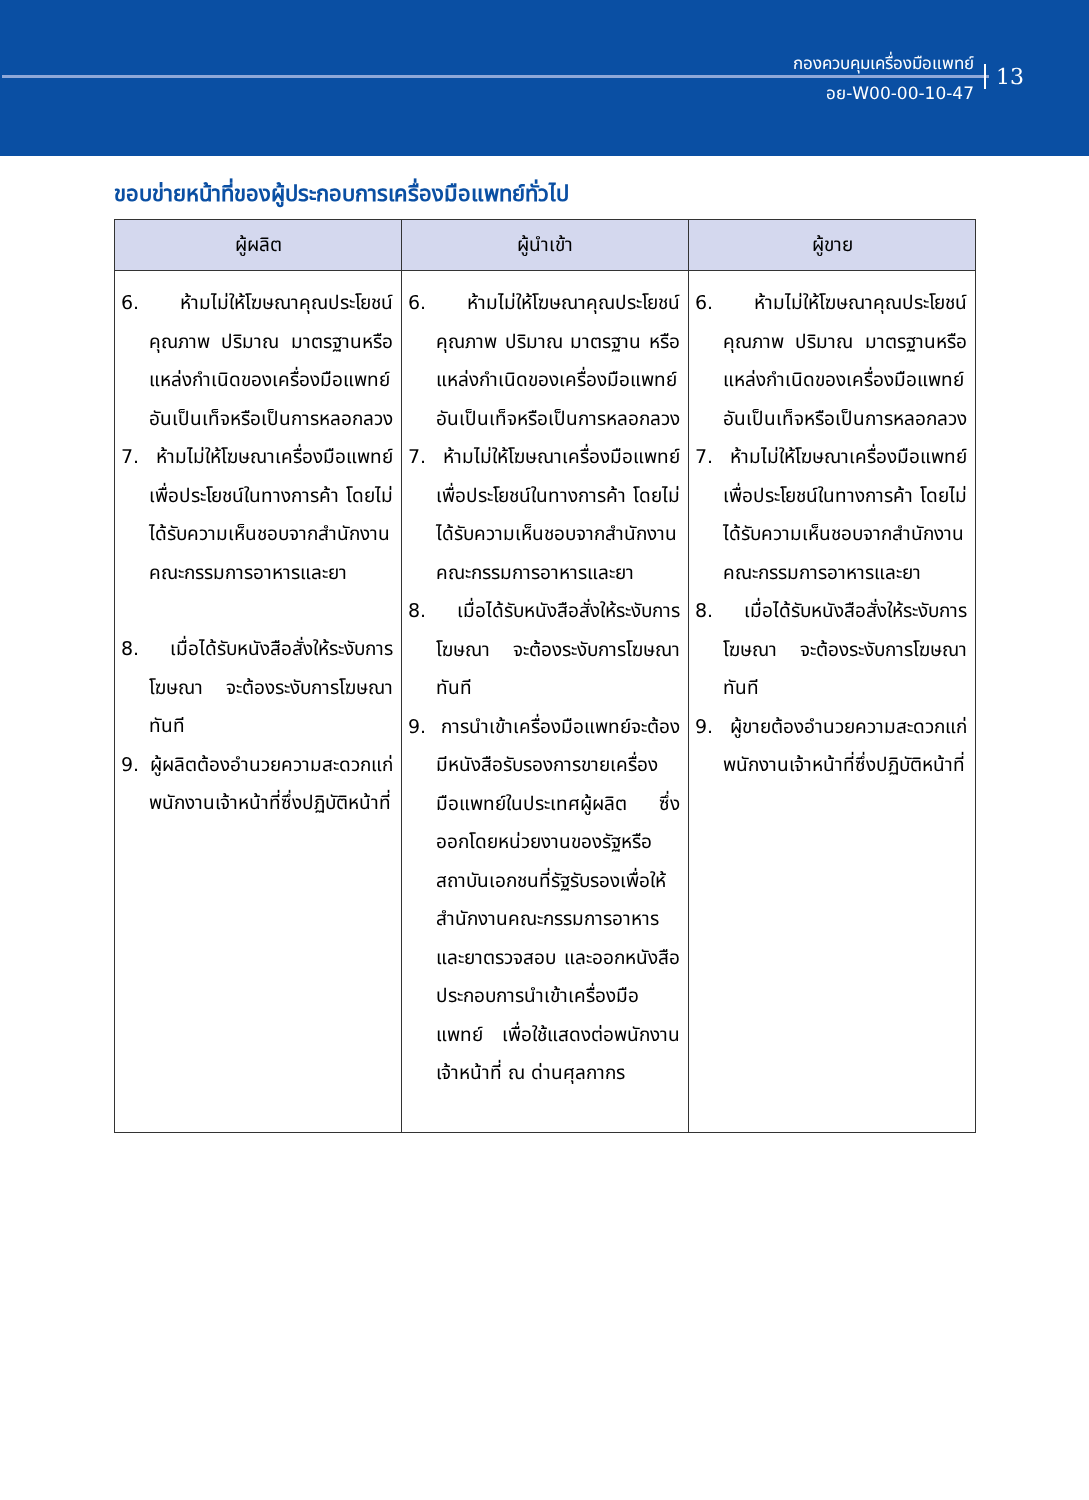กองควบคุมเครื่องมือแพทย์
อย-W00-00-10-47
13
ขอบข่ายหน้าที่ของผู้ประกอบการเครื่องมือแพทย์ทั่วไป
| ผู้ผลิต | ผู้นำเข้า | ผู้ขาย |
| --- | --- | --- |
| 6. ห้ามไม่ให้โฆษณาคุณประโยชน์คุณภาพ ปริมาณ มาตรฐานหรือแหล่งกำเนิดของเครื่องมือแพทย์ อันเป็นเท็จหรือเป็นการหลอกลวง 7. ห้ามไม่ให้โฆษณาเครื่องมือแพทย์เพื่อประโยชน์ในทางการค้า โดยไม่ได้รับความเห็นชอบจากสำนักงานคณะกรรมการอาหารและยา 8. เมื่อได้รับหนังสือสั่งให้ระงับการโฆษณา จะต้องระงับการโฆษณาทันที 9. ผู้ผลิตต้องอำนวยความสะดวกแก่พนักงานเจ้าหน้าที่ซึ่งปฏิบัติหน้าที่ | 6. ห้ามไม่ให้โฆษณาคุณประโยชน์คุณภาพ ปริมาณ มาตรฐาน หรือแหล่งกำเนิดของเครื่องมือแพทย์ อันเป็นเท็จหรือเป็นการหลอกลวง 7. ห้ามไม่ให้โฆษณาเครื่องมือแพทย์เพื่อประโยชน์ในทางการค้า โดยไม่ได้รับความเห็นชอบจากสำนักงานคณะกรรมการอาหารและยา 8. เมื่อได้รับหนังสือสั่งให้ระงับการโฆษณา จะต้องระงับการโฆษณาทันที 9. การนำเข้าเครื่องมือแพทย์จะต้องมีหนังสือรับรองการขายเครื่องมือแพทย์ในประเทศผู้ผลิต ซึ่งออกโดยหน่วยงานของรัฐหรือสถาบันเอกชนที่รัฐรับรองเพื่อให้สำนักงานคณะกรรมการอาหารและยาตรวจสอบ และออกหนังสือประกอบการนำเข้าเครื่องมือแพทย์ เพื่อใช้แสดงต่อพนักงานเจ้าหน้าที่ ณ ด่านศุลกากร | 6. ห้ามไม่ให้โฆษณาคุณประโยชน์คุณภาพ ปริมาณ มาตรฐานหรือแหล่งกำเนิดของเครื่องมือแพทย์ อันเป็นเท็จหรือเป็นการหลอกลวง 7. ห้ามไม่ให้โฆษณาเครื่องมือแพทย์เพื่อประโยชน์ในทางการค้า โดยไม่ได้รับความเห็นชอบจากสำนักงานคณะกรรมการอาหารและยา 8. เมื่อได้รับหนังสือสั่งให้ระงับการโฆษณา จะต้องระงับการโฆษณาทันที 9. ผู้ขายต้องอำนวยความสะดวกแก่พนักงานเจ้าหน้าที่ซึ่งปฏิบัติหน้าที่ |